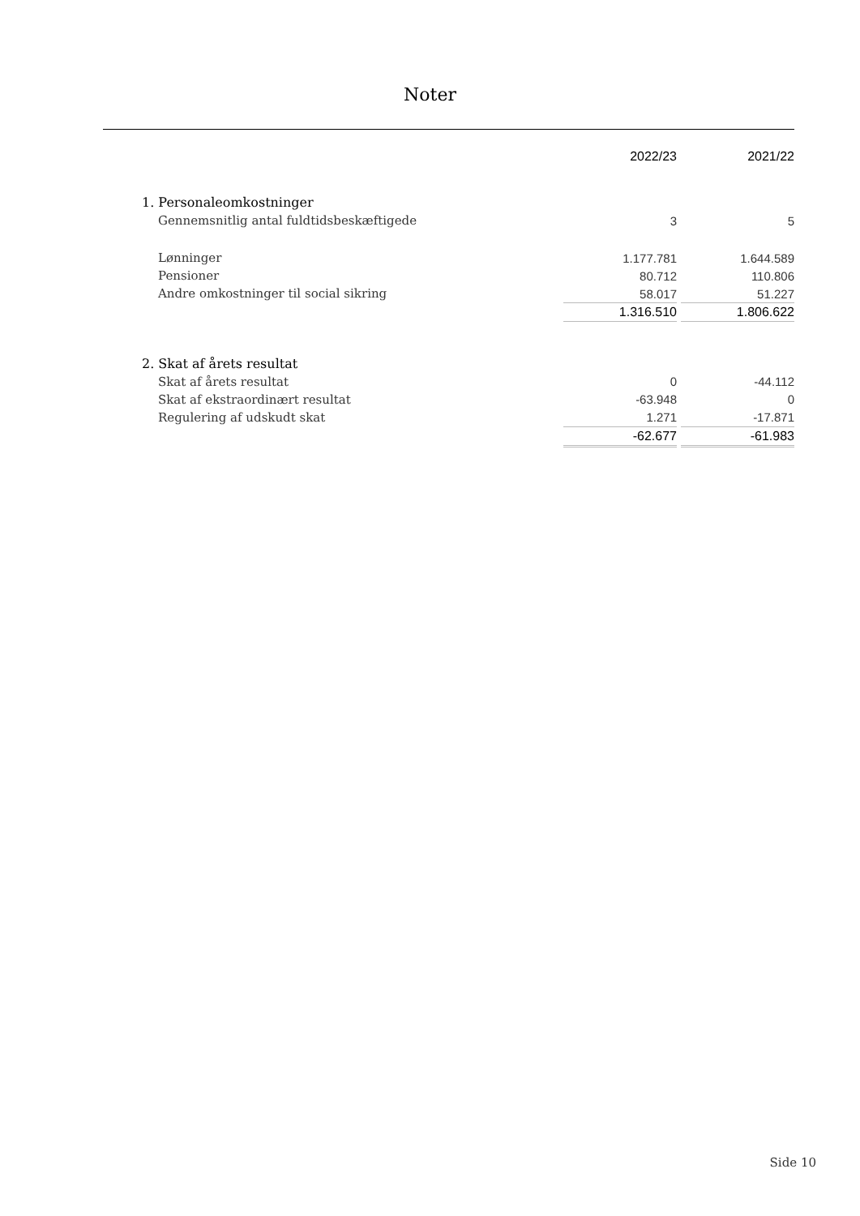Noter
| | 2022/23 | | 2021/22 |
| 1. Personaleomkostninger | | | |
| Gennemsnitlig antal fuldtidsbeskæftigede | 3 | | 5 |
| Lønninger | 1.177.781 | | 1.644.589 |
| Pensioner | 80.712 | | 110.806 |
| Andre omkostninger til social sikring | 58.017 | | 51.227 |
| | 1.316.510 | | 1.806.622 |
| 2. Skat af årets resultat | | | |
| Skat af årets resultat | 0 | | -44.112 |
| Skat af ekstraordinært resultat | -63.948 | | 0 |
| Regulering af udskudt skat | 1.271 | | -17.871 |
| | -62.677 | | -61.983 |
Side 10